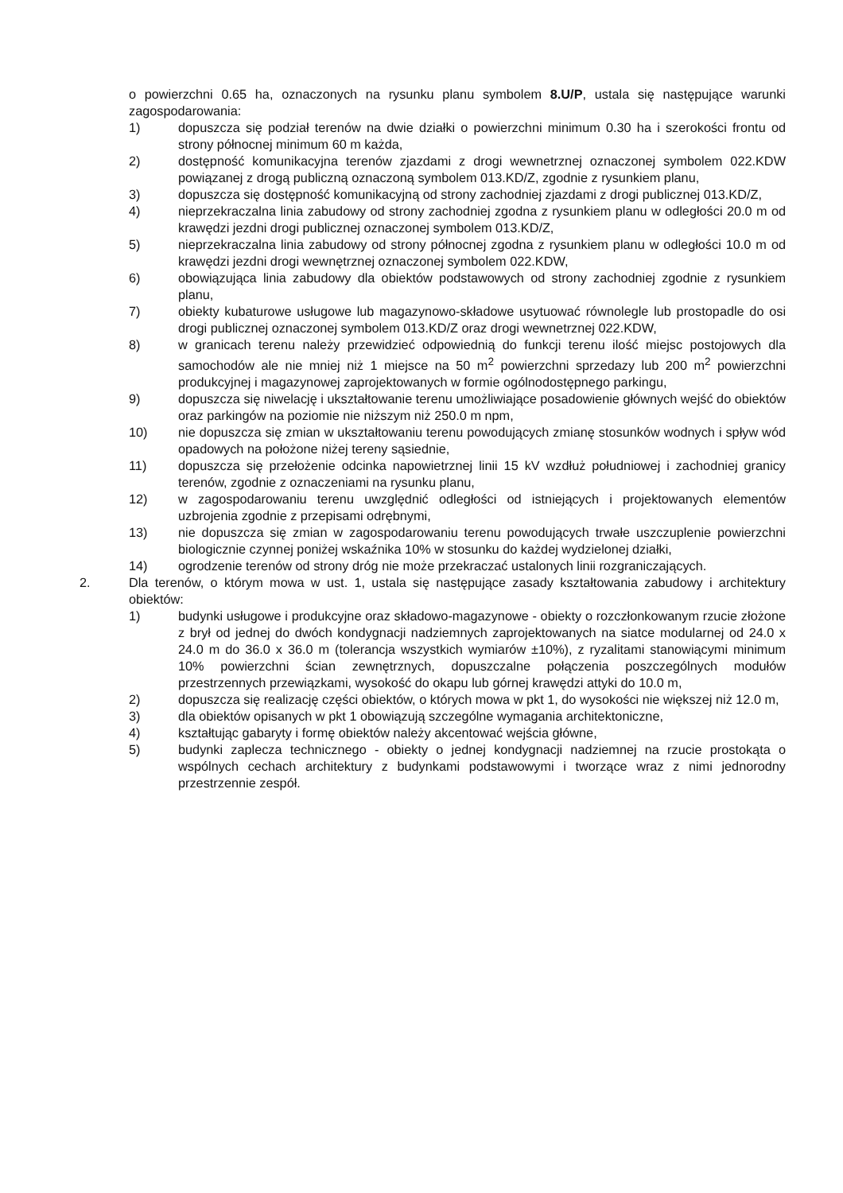o powierzchni 0.65 ha, oznaczonych na rysunku planu symbolem 8.U/P, ustala się następujące warunki zagospodarowania:
1) dopuszcza się podział terenów na dwie działki o powierzchni minimum 0.30 ha i szerokości frontu od strony północnej minimum 60 m każda,
2) dostępność komunikacyjna terenów zjazdami z drogi wewnetrznej oznaczonej symbolem 022.KDW powiązanej z drogą publiczną oznaczoną symbolem 013.KD/Z, zgodnie z rysunkiem planu,
3) dopuszcza się dostępność komunikacyjną od strony zachodniej zjazdami z drogi publicznej 013.KD/Z,
4) nieprzekraczalna linia zabudowy od strony zachodniej zgodna z rysunkiem planu w odległości 20.0 m od krawędzi jezdni drogi publicznej oznaczonej symbolem 013.KD/Z,
5) nieprzekraczalna linia zabudowy od strony północnej zgodna z rysunkiem planu w odległości 10.0 m od krawędzi jezdni drogi wewnętrznej oznaczonej symbolem 022.KDW,
6) obowiązująca linia zabudowy dla obiektów podstawowych od strony zachodniej zgodnie z rysunkiem planu,
7) obiekty kubaturowe usługowe lub magazynowo-składowe usytuować równolegle lub prostopadle do osi drogi publicznej oznaczonej symbolem 013.KD/Z oraz drogi wewnetrznej 022.KDW,
8) w granicach terenu należy przewidzieć odpowiednią do funkcji terenu ilość miejsc postojowych dla samochodów ale nie mniej niż 1 miejsce na 50 m<sup>2</sup> powierzchni sprzedazy lub 200 m<sup>2</sup> powierzchni produkcyjnej i magazynowej zaprojektowanych w formie ogólnodostępnego parkingu,
9) dopuszcza się niwelację i ukształtowanie terenu umożliwiające posadowienie głównych wejść do obiektów oraz parkingów na poziomie nie niższym niż 250.0 m npm,
10) nie dopuszcza się zmian w ukształtowaniu terenu powodujących zmianę stosunków wodnych i spływ wód opadowych na położone niżej tereny sąsiednie,
11) dopuszcza się przełożenie odcinka napowietrznej linii 15 kV wzdłuż południowej i zachodniej granicy terenów, zgodnie z oznaczeniami na rysunku planu,
12) w zagospodarowaniu terenu uwzględnić odległości od istniejących i projektowanych elementów uzbrojenia zgodnie z przepisami odrębnymi,
13) nie dopuszcza się zmian w zagospodarowaniu terenu powodujących trwałe uszczuplenie powierzchni biologicznie czynnej poniżej wskaźnika 10% w stosunku do każdej wydzielonej działki,
14) ogrodzenie terenów od strony dróg nie może przekraczać ustalonych linii rozgraniczających.
2. Dla terenów, o którym mowa w ust. 1, ustala się następujące zasady kształtowania zabudowy i architektury obiektów:
1) budynki usługowe i produkcyjne oraz składowo-magazynowe - obiekty o rozczłonkowanym rzucie złożone z brył od jednej do dwóch kondygnacji nadziemnych zaprojektowanych na siatce modularnej od 24.0 x 24.0 m do 36.0 x 36.0 m (tolerancja wszystkich wymiarów ±10%), z ryzalitami stanowiącymi minimum 10% powierzchni ścian zewnętrznych, dopuszczalne połączenia poszczególnych modułów przestrzennych przewiązkami, wysokość do okapu lub górnej krawędzi attyki do 10.0 m,
2) dopuszcza się realizację części obiektów, o których mowa w pkt 1, do wysokości nie większej niż 12.0 m,
3) dla obiektów opisanych w pkt 1 obowiązują szczególne wymagania architektoniczne,
4) kształtując gabaryty i formę obiektów należy akcentować wejścia główne,
5) budynki zaplecza technicznego - obiekty o jednej kondygnacji nadziemnej na rzucie prostokąta o wspólnych cechach architektury z budynkami podstawowymi i tworzące wraz z nimi jednorodny przestrzennie zespół.